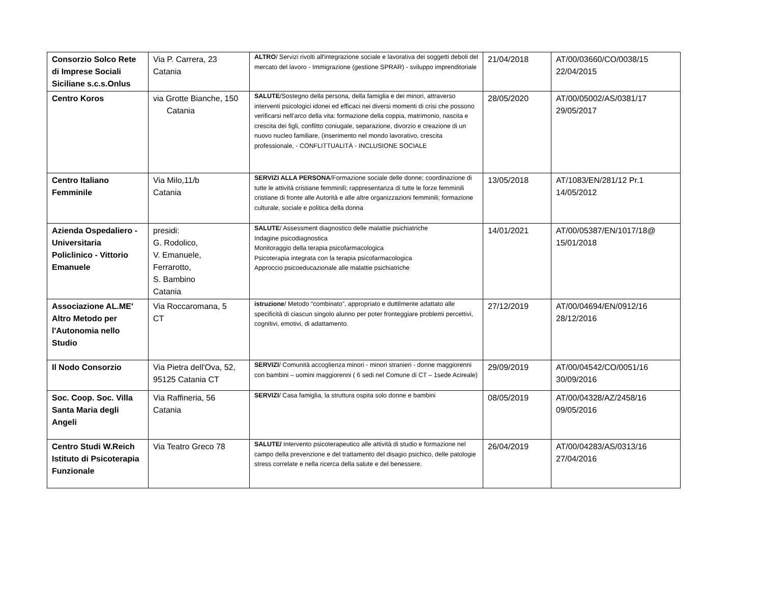| Consorzio Solco Rete di Imprese Sociali Siciliane s.c.s.Onlus | Via P. Carrera, 23 Catania | ALTRO / Servizi rivolti all'integrazione sociale e lavorativa dei soggetti deboli del mercato del lavoro - Immigrazione (gestione SPRAR) - sviluppo imprenditoriale | 21/04/2018 | AT/00/03660/CO/0038/15 22/04/2015 |
| Centro Koros | via Grotte Bianche, 150 Catania | SALUTE /Sostegno della persona, della famiglia e dei minori, attraverso interventi psicologici idonei ed efficaci nei diversi momenti di crisi che possono verificarsi nell’arco della vita: formazione della coppia, matrimonio, nascita e crescita dei figli, conflitto coniugale, separazione, divorzio e creazione di un nuovo nucleo familiare, (inserimento nel mondo lavorativo, crescita professionale, - CONFLITTUALITÀ - INCLUSIONE SOCIALE | 28/05/2020 | AT/00/05002/AS/0381/17 29/05/2017 |
| Centro Italiano Femminile | Via Milo,11/b Catania | SERVIZI ALLA PERSONA /Formazione sociale delle donne; coordinazione di tutte le attività cristiane femminili; rappresentanza di tutte le forze femminili cristiane di fronte alle Autorità e alle altre organizzazioni femminili; formazione culturale, sociale e politica della donna | 13/05/2018 | AT/1083/EN/281/12 Pr.1 14/05/2012 |
| Azienda Ospedaliero - Universitaria Policlinico - Vittorio Emanuele | presidi: G. Rodolico, V. Emanuele, Ferrarotto, S. Bambino Catania | SALUTE / Assessment diagnostico delle malattie psichiatriche Indagine psicodiagnostica Monitoraggio della terapia psicofarmacologica Psicoterapia integrata con la terapia psicofarmacologica Approccio psicoeducazionale alle malattie psichiatriche | 14/01/2021 | AT/00/05387/EN/1017/18@ 15/01/2018 |
| Associazione AL.ME' Altro Metodo per l'Autonomia nello Studio | Via Roccaromana, 5 CT | istruzione / Metodo “combinato”, appropriato e duttilmente adattato alle specificità di ciascun singolo alunno per poter fronteggiare problemi percettivi, cognitivi, emotivi, di adattamento. | 27/12/2019 | AT/00/04694/EN/0912/16 28/12/2016 |
| Il Nodo Consorzio | Via Pietra dell'Ova, 52, 95125 Catania CT | SERVIZI / Comunità accoglienza minori - minori stranieri - donne maggiorenni con bambini – uomini maggiorenni ( 6 sedi nel Comune di CT – 1sede Acireale) | 29/09/2019 | AT/00/04542/CO/0051/16 30/09/2016 |
| Soc. Coop. Soc. Villa Santa Maria degli Angeli | Via Raffineria, 56 Catania | SERVIZI / Casa famiglia, la struttura ospita solo donne e bambini | 08/05/2019 | AT/00/04328/AZ/2458/16 09/05/2016 |
| Centro Studi W.Reich Istituto di Psicoterapia Funzionale | Via Teatro Greco 78 | SALUTE/ Intervento psicoterapeutico alle attività di studio e formazione nel campo della prevenzione e del trattamento del disagio psichico, delle patologie stress correlate e nella ricerca della salute e del benessere. | 26/04/2019 | AT/00/04283/AS/0313/16 27/04/2016 |